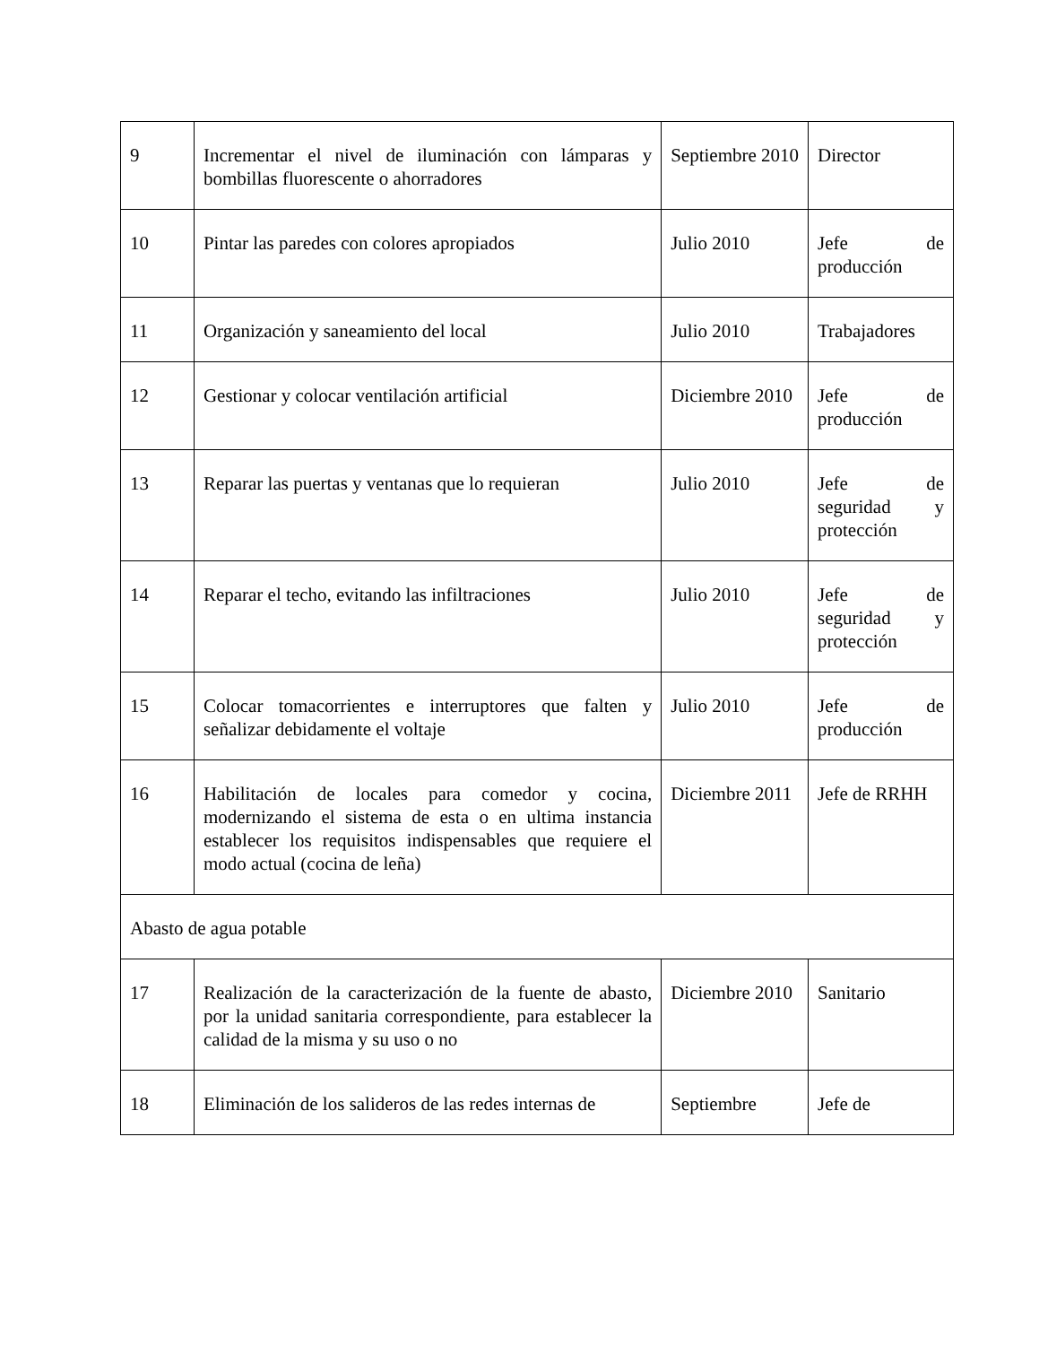| 9 | Incrementar el nivel de iluminación con lámparas y bombillas fluorescente o ahorradores | Septiembre 2010 | Director |
| 10 | Pintar las paredes con colores apropiados | Julio 2010 | Jefe de producción |
| 11 | Organización y saneamiento del local | Julio 2010 | Trabajadores |
| 12 | Gestionar y colocar ventilación artificial | Diciembre 2010 | Jefe de producción |
| 13 | Reparar las puertas y ventanas que lo requieran | Julio 2010 | Jefe de seguridad y protección |
| 14 | Reparar el techo, evitando las infiltraciones | Julio 2010 | Jefe de seguridad y protección |
| 15 | Colocar tomacorrientes e interruptores que falten y señalizar debidamente el voltaje | Julio 2010 | Jefe de producción |
| 16 | Habilitación de locales para comedor y cocina, modernizando el sistema de esta o en ultima instancia establecer los requisitos indispensables que requiere el modo actual (cocina de leña) | Diciembre 2011 | Jefe de RRHH |
| Abasto de agua potable | | | |
| 17 | Realización de la caracterización de la fuente de abasto, por la unidad sanitaria correspondiente, para establecer la calidad de la misma y su uso o no | Diciembre 2010 | Sanitario |
| 18 | Eliminación de los salideros de las redes internas de | Septiembre | Jefe de |